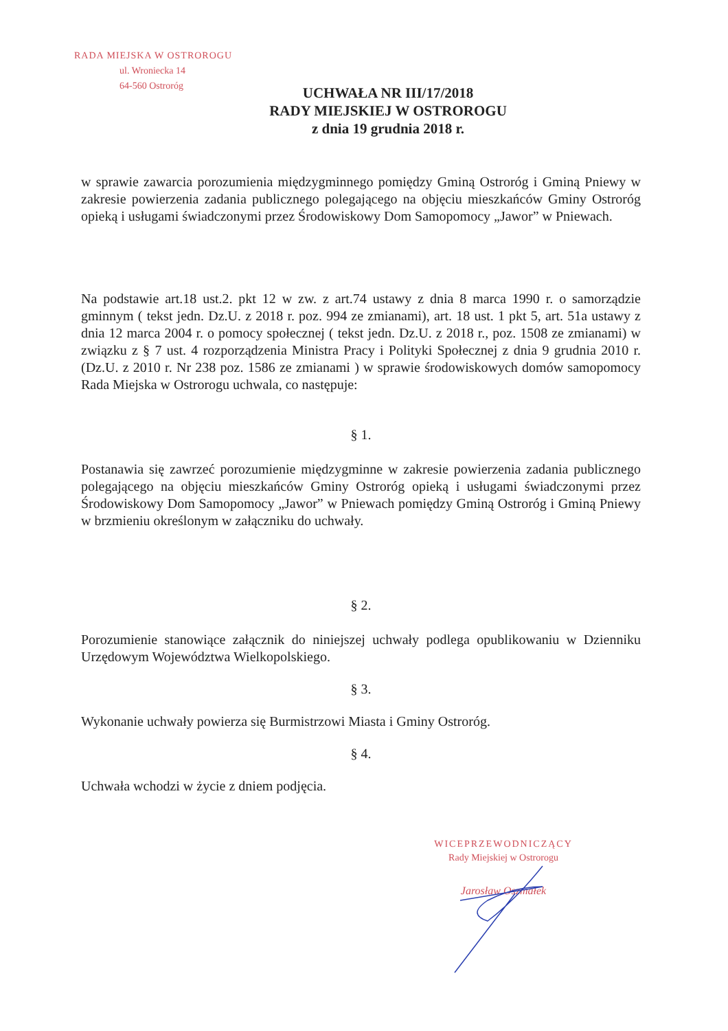RADA MIEJSKA W OSTROROGU
ul. Wroniecka 14
64-560 Ostroróg
UCHWAŁA NR III/17/2018
RADY MIEJSKIEJ W OSTROROGU
z dnia 19 grudnia 2018 r.
w sprawie zawarcia porozumienia międzygminnego pomiędzy Gminą Ostroróg i Gminą Pniewy w zakresie powierzenia zadania publicznego polegającego na objęciu mieszkańców Gminy Ostroróg opieką i usługami świadczonymi przez Środowiskowy Dom Samopomocy „Jawor” w Pniewach.
Na podstawie art.18 ust.2. pkt 12 w zw. z art.74 ustawy z dnia 8 marca 1990 r. o samorządzie gminnym ( tekst jedn. Dz.U. z 2018 r. poz. 994 ze zmianami), art. 18 ust. 1 pkt 5, art. 51a ustawy z dnia 12 marca 2004 r. o pomocy społecznej ( tekst jedn. Dz.U. z 2018 r., poz. 1508 ze zmianami) w związku z § 7 ust. 4 rozporządzenia Ministra Pracy i Polityki Społecznej z dnia 9 grudnia 2010 r. (Dz.U. z 2010 r. Nr 238 poz. 1586 ze zmianami ) w sprawie środowiskowych domów samopomocy Rada Miejska w Ostrorogu uchwala, co następuje:
§ 1.
Postanawia się zawrzeć porozumienie międzygminne w zakresie powierzenia zadania publicznego polegającego na objęciu mieszkańców Gminy Ostroróg opieką i usługami świadczonymi przez Środowiskowy Dom Samopomocy „Jawor” w Pniewach pomiędzy Gminą Ostroróg i Gminą Pniewy w brzmieniu określonym w załączniku do uchwały.
§ 2.
Porozumienie stanowiące załącznik do niniejszej uchwały podlega opublikowaniu w Dzienniku Urzędowym Województwa Wielkopolskiego.
§ 3.
Wykonanie uchwały powierza się Burmistrzowi Miasta i Gminy Ostroróg.
§ 4.
Uchwała wchodzi w życie z dniem podjęcia.
WICEPRZEWODNICZĄCY
Rady Miejskiej w Ostrorogu
Jarosław Oszmałek